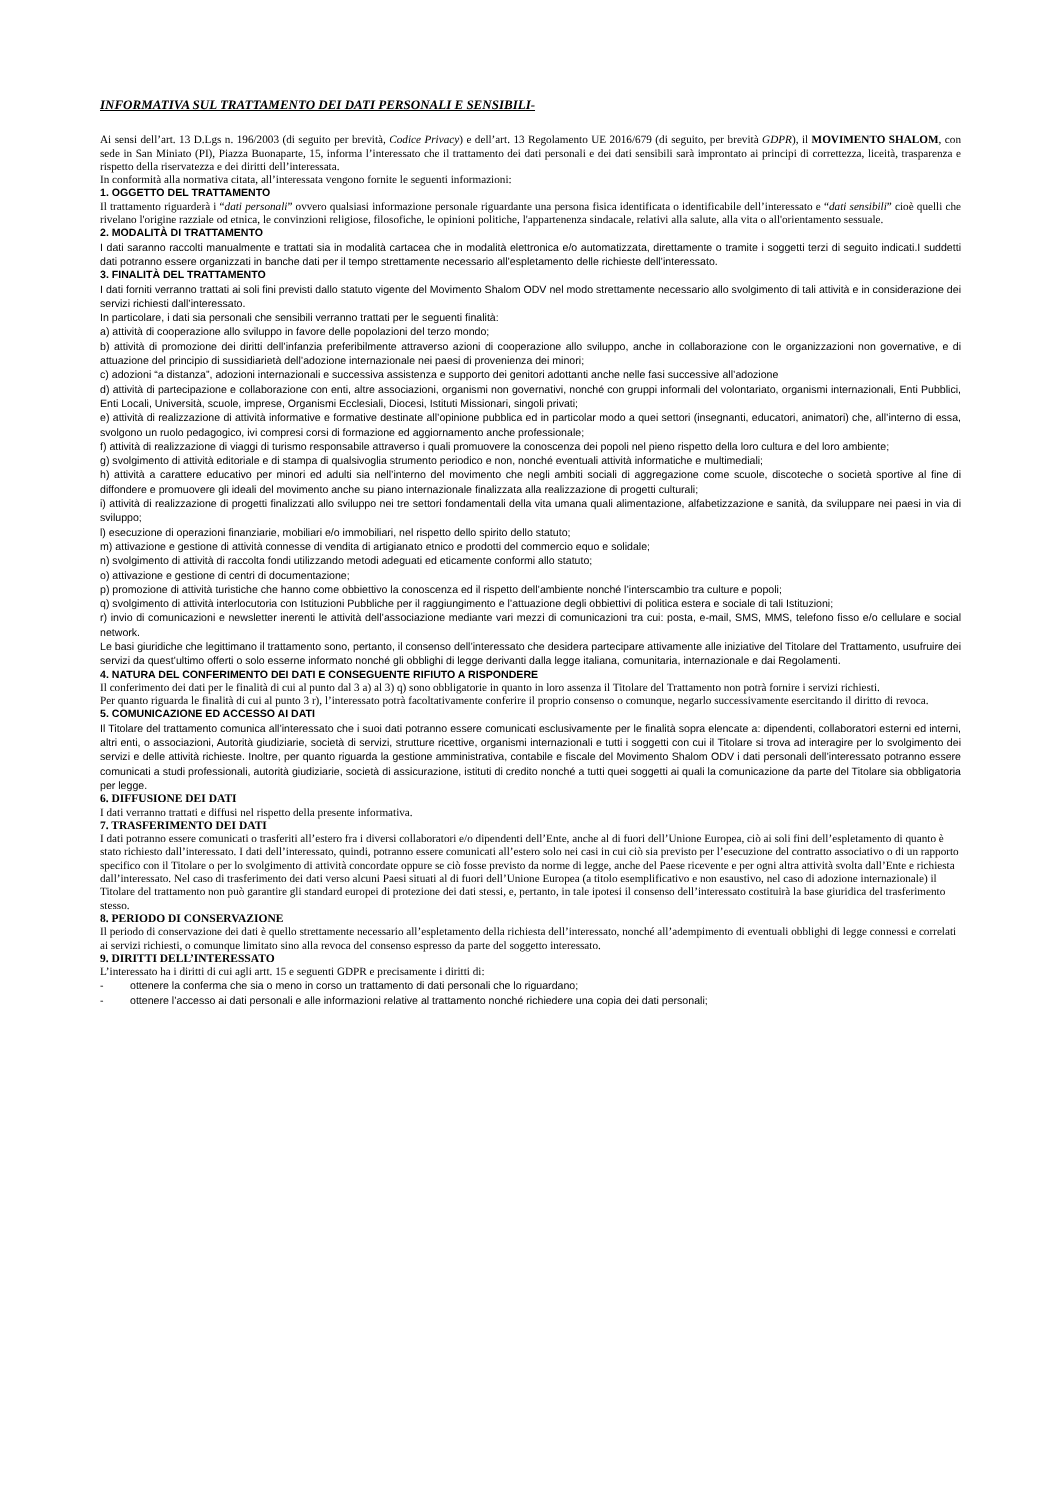INFORMATIVA SUL TRATTAMENTO DEI DATI PERSONALI E SENSIBILI-
Ai sensi dell’art. 13 D.Lgs n. 196/2003 (di seguito per brevità, Codice Privacy) e dell’art. 13 Regolamento UE 2016/679 (di seguito, per brevità GDPR), il MOVIMENTO SHALOM, con sede in San Miniato (PI), Piazza Buonaparte, 15, informa l’interessato che il trattamento dei dati personali e dei dati sensibili sarà improntato ai principi di correttezza, liceità, trasparenza e rispetto della riservatezza e dei diritti dell’interessata.
In conformità alla normativa citata, all’interessata vengono fornite le seguenti informazioni:
1. OGGETTO DEL TRATTAMENTO
Il trattamento riguarderà i “dati personali” ovvero qualsiasi informazione personale riguardante una persona fisica identificata o identificabile dell’interessato e “dati sensibili” cioè quelli che rivelano l'origine razziale od etnica, le convinzioni religiose, filosofiche, le opinioni politiche, l'appartenenza sindacale, relativi alla salute, alla vita o all'orientamento sessuale.
2. MODALITÀ DI TRATTAMENTO
I dati saranno raccolti manualmente e trattati sia in modalità cartacea che in modalità elettronica e/o automatizzata, direttamente o tramite i soggetti terzi di seguito indicati.I suddetti dati potranno essere organizzati in banche dati per il tempo strettamente necessario all’espletamento delle richieste dell’interessato.
3. FINALITÀ DEL TRATTAMENTO
I dati forniti verranno trattati ai soli fini previsti dallo statuto vigente del Movimento Shalom ODV nel modo strettamente necessario allo svolgimento di tali attività e in considerazione dei servizi richiesti dall’interessato.
In particolare, i dati sia personali che sensibili verranno trattati per le seguenti finalità:
a) attività di cooperazione allo sviluppo in favore delle popolazioni del terzo mondo;
b) attività di promozione dei diritti dell’infanzia preferibilmente attraverso azioni di cooperazione allo sviluppo, anche in collaborazione con le organizzazioni non governative, e di attuazione del principio di sussidiarietà dell’adozione internazionale nei paesi di provenienza dei minori;
c) adozioni “a distanza”, adozioni internazionali e successiva assistenza e supporto dei genitori adottanti anche nelle fasi successive all’adozione
d) attività di partecipazione e collaborazione con enti, altre associazioni, organismi non governativi, nonché con gruppi informali del volontariato, organismi internazionali, Enti Pubblici, Enti Locali, Università, scuole, imprese, Organismi Ecclesiali, Diocesi, Istituti Missionari, singoli privati;
e) attività di realizzazione di attività informative e formative destinate all’opinione pubblica ed in particolar modo a quei settori (insegnanti, educatori, animatori) che, all’interno di essa, svolgono un ruolo pedagogico, ivi compresi corsi di formazione ed aggiornamento anche professionale;
f) attività di realizzazione di viaggi di turismo responsabile attraverso i quali promuovere la conoscenza dei popoli nel pieno rispetto della loro cultura e del loro ambiente;
g) svolgimento di attività editoriale e di stampa di qualsivoglia strumento periodico e non, nonché eventuali attività informatiche e multimediali;
h) attività a carattere educativo per minori ed adulti sia nell’interno del movimento che negli ambiti sociali di aggregazione come scuole, discoteche o società sportive al fine di diffondere e promuovere gli ideali del movimento anche su piano internazionale finalizzata alla realizzazione di progetti culturali;
i) attività di realizzazione di progetti finalizzati allo sviluppo nei tre settori fondamentali della vita umana quali alimentazione, alfabetizzazione e sanità, da sviluppare nei paesi in via di sviluppo;
l) esecuzione di operazioni finanziarie, mobiliari e/o immobiliari, nel rispetto dello spirito dello statuto;
m) attivazione e gestione di attività connesse di vendita di artigianato etnico e prodotti del commercio equo e solidale;
n) svolgimento di attività di raccolta fondi utilizzando metodi adeguati ed eticamente conformi allo statuto;
o) attivazione e gestione di centri di documentazione;
p) promozione di attività turistiche che hanno come obbiettivo la conoscenza ed il rispetto dell’ambiente nonché l’interscambio tra culture e popoli;
q) svolgimento di attività interlocutoria con Istituzioni Pubbliche per il raggiungimento e l’attuazione degli obbiettivi di politica estera e sociale di tali Istituzioni;
r) invio di comunicazioni e newsletter inerenti le attività dell’associazione mediante vari mezzi di comunicazioni tra cui: posta, e-mail, SMS, MMS, telefono fisso e/o cellulare e social network.
Le basi giuridiche che legittimano il trattamento sono, pertanto, il consenso dell’interessato che desidera partecipare attivamente alle iniziative del Titolare del Trattamento, usufruire dei servizi da quest’ultimo offerti o solo esserne informato nonché gli obblighi di legge derivanti dalla legge italiana, comunitaria, internazionale e dai Regolamenti.
4. NATURA DEL CONFERIMENTO DEI DATI E CONSEGUENTE RIFIUTO A RISPONDERE
Il conferimento dei dati per le finalità di cui al punto dal 3 a) al 3) q) sono obbligatorie in quanto in loro assenza il Titolare del Trattamento non potrà fornire i servizi richiesti.
Per quanto riguarda le finalità di cui al punto 3 r), l’interessato potrà facoltativamente conferire il proprio consenso o comunque, negarlo successivamente esercitando il diritto di revoca.
5. COMUNICAZIONE ED ACCESSO AI DATI
Il Titolare del trattamento comunica all’interessato che i suoi dati potranno essere comunicati esclusivamente per le finalità sopra elencate a: dipendenti, collaboratori esterni ed interni, altri enti, o associazioni, Autorità giudiziarie, società di servizi, strutture ricettive, organismi internazionali e tutti i soggetti con cui il Titolare si trova ad interagire per lo svolgimento dei servizi e delle attività richieste. Inoltre, per quanto riguarda la gestione amministrativa, contabile e fiscale del Movimento Shalom ODV i dati personali dell’interessato potranno essere comunicati a studi professionali, autorità giudiziarie, società di assicurazione, istituti di credito nonché a tutti quei soggetti ai quali la comunicazione da parte del Titolare sia obbligatoria per legge.
6. DIFFUSIONE DEI DATI
I dati verranno trattati e diffusi nel rispetto della presente informativa.
7. TRASFERIMENTO DEI DATI
I dati potranno essere comunicati o trasferiti all’estero fra i diversi collaboratori e/o dipendenti dell’Ente, anche al di fuori dell’Unione Europea, ciò ai soli fini dell’espletamento di quanto è stato richiesto dall’interessato. I dati dell’interessato, quindi, potranno essere comunicati all’estero solo nei casi in cui ciò sia previsto per l’esecuzione del contratto associativo o di un rapporto specifico con il Titolare o per lo svolgimento di attività concordate oppure se ciò fosse previsto da norme di legge, anche del Paese ricevente e per ogni altra attività svolta dall’Ente e richiesta dall’interessato. Nel caso di trasferimento dei dati verso alcuni Paesi situati al di fuori dell’Unione Europea (a titolo esemplificativo e non esaustivo, nel caso di adozione internazionale) il Titolare del trattamento non può garantire gli standard europei di protezione dei dati stessi, e, pertanto, in tale ipotesi il consenso dell’interessato costituirà la base giuridica del trasferimento stesso.
8. PERIODO DI CONSERVAZIONE
Il periodo di conservazione dei dati è quello strettamente necessario all’espletamento della richiesta dell’interessato, nonché all’adempimento di eventuali obblighi di legge connessi e correlati ai servizi richiesti, o comunque limitato sino alla revoca del consenso espresso da parte del soggetto interessato.
9. DIRITTI DELL’INTERESSATO
L’interessato ha i diritti di cui agli artt. 15 e seguenti GDPR e precisamente i diritti di:
- ottenere la conferma che sia o meno in corso un trattamento di dati personali che lo riguardano;
- ottenere l’accesso ai dati personali e alle informazioni relative al trattamento nonché richiedere una copia dei dati personali;